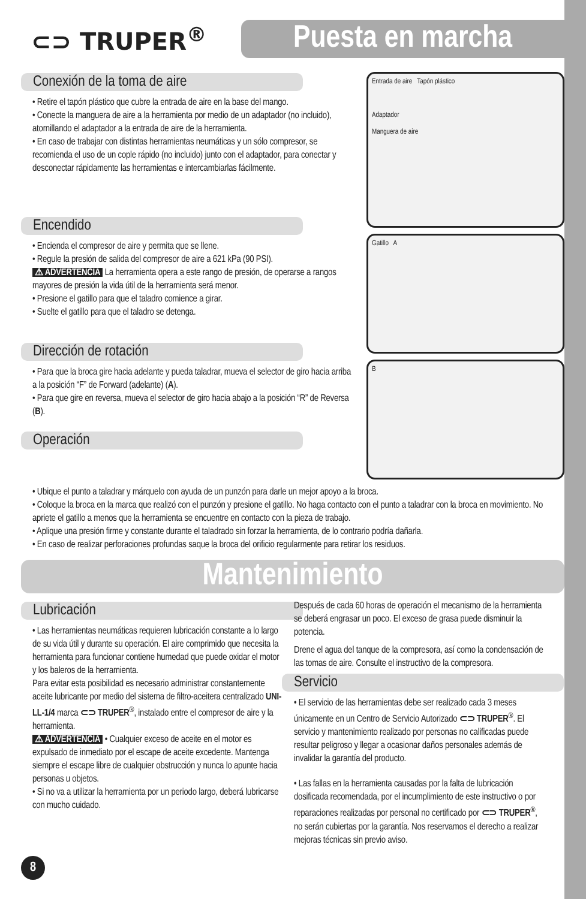⊂⊃ TRUPER<sup>®</sup>
Puesta en marcha
Conexión de la toma de aire
• Retire el tapón plástico que cubre la entrada de aire en la base del mango.
• Conecte la manguera de aire a la herramienta por medio de un adaptador (no incluido), atornillando el adaptador a la entrada de aire de la herramienta.
• En caso de trabajar con distintas herramientas neumáticas y un sólo compresor, se recomienda el uso de un cople rápido (no incluido) junto con el adaptador, para conectar y desconectar rápidamente las herramientas e intercambiarlas fácilmente.
Encendido
• Encienda el compresor de aire y permita que se llene.
• Regule la presión de salida del compresor de aire a 621 kPa (90 PSI).
⚠ ADVERTENCIA La herramienta opera a este rango de presión, de operarse a rangos mayores de presión la vida útil de la herramienta será menor.
• Presione el gatillo para que el taladro comience a girar.
• Suelte el gatillo para que el taladro se detenga.
Dirección de rotación
• Para que la broca gire hacia adelante y pueda taladrar, mueva el selector de giro hacia arriba a la posición “F” de Forward (adelante) (A).
• Para que gire en reversa, mueva el selector de giro hacia abajo a la posición “R” de Reversa (B).
Operación
Entrada de aire Tapón plástico
Adaptador
Manguera de aire
Gatillo A
B
• Ubique el punto a taladrar y márquelo con ayuda de un punzón para darle un mejor apoyo a la broca.
• Coloque la broca en la marca que realizó con el punzón y presione el gatillo. No haga contacto con el punto a taladrar con la broca en movimiento. No apriete el gatillo a menos que la herramienta se encuentre en contacto con la pieza de trabajo.
• Aplique una presión firme y constante durante el taladrado sin forzar la herramienta, de lo contrario podría dañarla.
• En caso de realizar perforaciones profundas saque la broca del orificio regularmente para retirar los residuos.
Mantenimiento
Lubricación
• Las herramientas neumáticas requieren lubricación constante a lo largo de su vida útil y durante su operación. El aire comprimido que necesita la herramienta para funcionar contiene humedad que puede oxidar el motor y los baleros de la herramienta.
Para evitar esta posibilidad es necesario administrar constantemente aceite lubricante por medio del sistema de filtro-aceitera centralizado UNI-LL-1/4 marca ⊂⊃ TRUPER<sup>®</sup>, instalado entre el compresor de aire y la herramienta.
⚠ ADVERTENCIA • Cualquier exceso de aceite en el motor es expulsado de inmediato por el escape de aceite excedente. Mantenga siempre el escape libre de cualquier obstrucción y nunca lo apunte hacia personas u objetos.
• Si no va a utilizar la herramienta por un periodo largo, deberá lubricarse con mucho cuidado.
Después de cada 60 horas de operación el mecanismo de la herramienta se deberá engrasar un poco. El exceso de grasa puede disminuir la potencia.
Drene el agua del tanque de la compresora, así como la condensación de las tomas de aire. Consulte el instructivo de la compresora.
Servicio
• El servicio de las herramientas debe ser realizado cada 3 meses únicamente en un Centro de Servicio Autorizado ⊂⊃ TRUPER<sup>®</sup>. El servicio y mantenimiento realizado por personas no calificadas puede resultar peligroso y llegar a ocasionar daños personales además de invalidar la garantía del producto.
• Las fallas en la herramienta causadas por la falta de lubricación dosificada recomendada, por el incumplimiento de este instructivo o por reparaciones realizadas por personal no certificado por ⊂⊃ TRUPER<sup>®</sup>, no serán cubiertas por la garantía. Nos reservamos el derecho a realizar mejoras técnicas sin previo aviso.
8